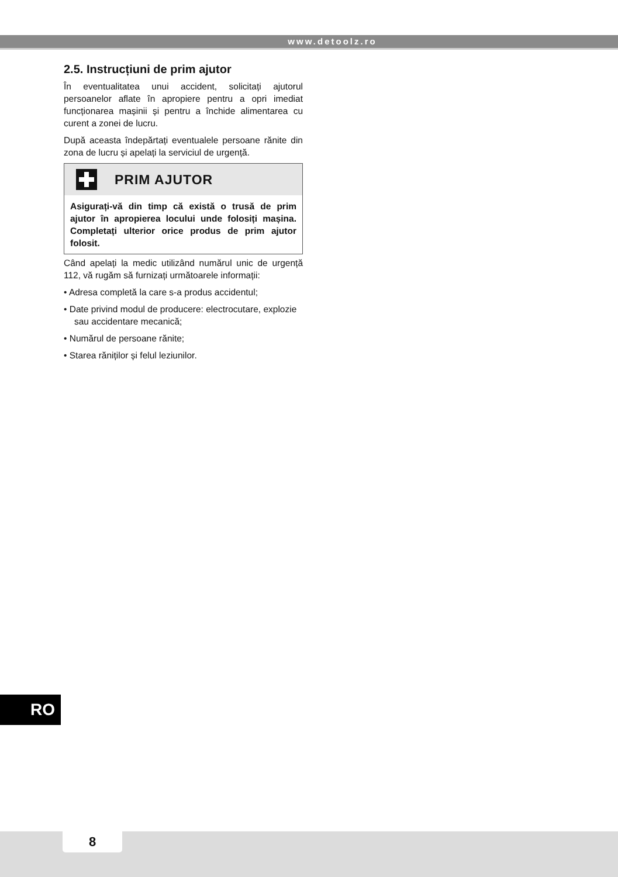www.detoolz.ro
2.5. Instrucțiuni de prim ajutor
În eventualitatea unui accident, solicitați ajutorul persoanelor aflate în apropiere pentru a opri imediat funcționarea mașinii și pentru a închide alimentarea cu curent a zonei de lucru.
După aceasta îndepărtați eventualele persoane rănite din zona de lucru și apelați la serviciul de urgență.
PRIM AJUTOR
Asigurați-vă din timp că există o trusă de prim ajutor în apropierea locului unde folosiți mașina. Completați ulterior orice produs de prim ajutor folosit.
Când apelați la medic utilizând numărul unic de urgență 112, vă rugăm să furnizați următoarele informații:
• Adresa completă la care s-a produs accidentul;
• Date privind modul de producere: electrocutare, explozie sau accidentare mecanică;
• Numărul de persoane rănite;
• Starea răniților și felul leziunilor.
RO
8